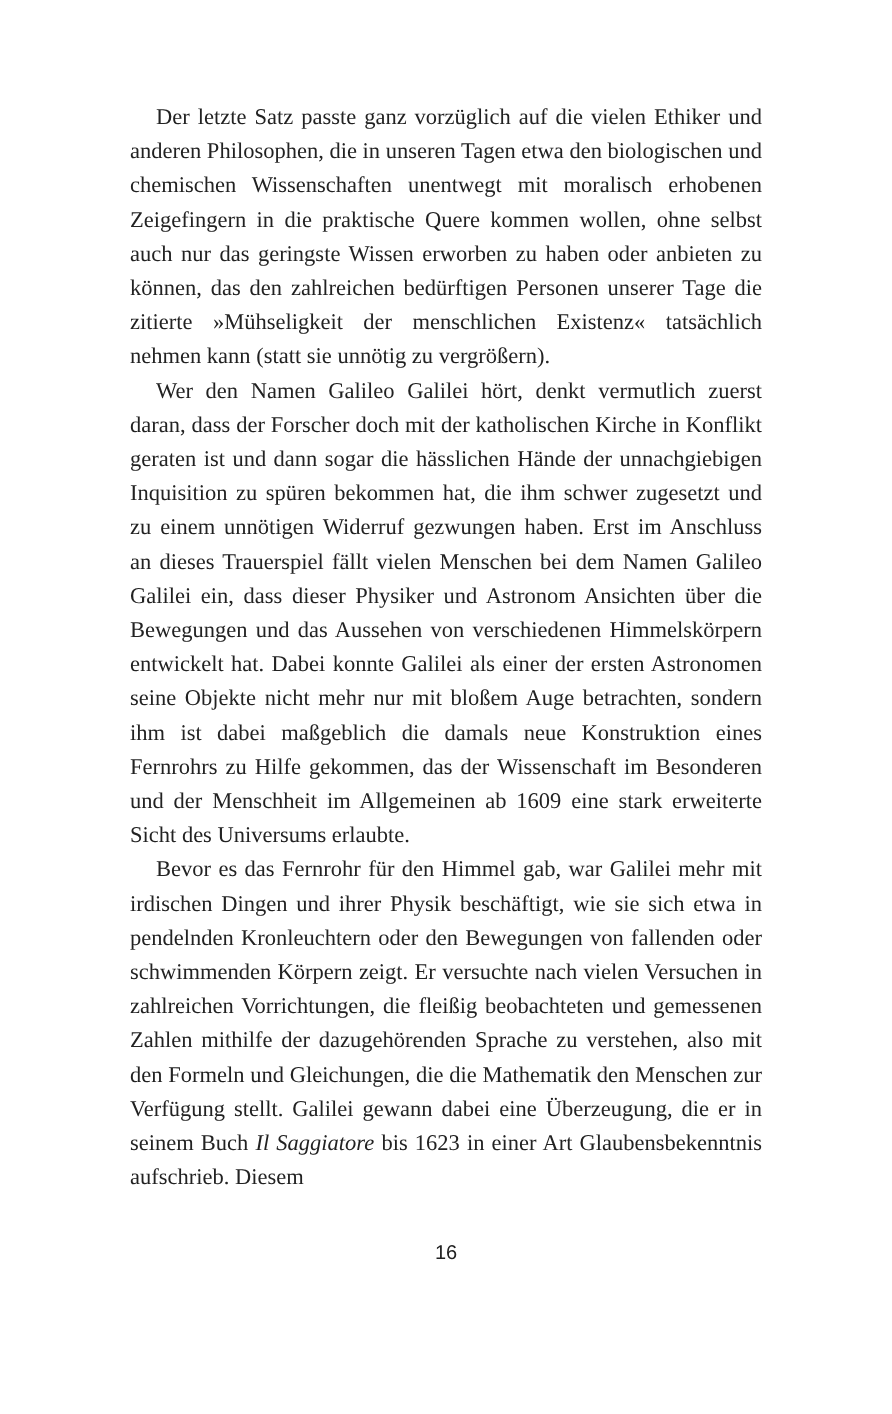Der letzte Satz passte ganz vorzüglich auf die vielen Ethiker und anderen Philosophen, die in unseren Tagen etwa den biologischen und chemischen Wissenschaften unentwegt mit moralisch er­hobenen Zeigefingern in die praktische Quere kommen wollen, ohne selbst auch nur das geringste Wissen erworben zu haben oder anbieten zu können, das den zahlreichen bedürftigen Personen unserer Tage die zitierte »Mühseligkeit der menschlichen Exis­tenz« tatsächlich nehmen kann (statt sie unnötig zu vergrößern).
Wer den Namen Galileo Galilei hört, denkt vermutlich zu­erst daran, dass der Forscher doch mit der katholischen Kirche in Konflikt geraten ist und dann sogar die hässlichen Hände der unnachgiebigen Inquisition zu spüren bekommen hat, die ihm schwer zugesetzt und zu einem unnötigen Widerruf gezwungen haben. Erst im Anschluss an dieses Trauerspiel fällt vielen Men­schen bei dem Namen Galileo Galilei ein, dass dieser Physiker und Astronom Ansichten über die Bewegungen und das Aus­sehen von verschiedenen Himmelskörpern entwickelt hat. Da­bei konnte Galilei als einer der ersten Astronomen seine Objekte nicht mehr nur mit bloßem Auge betrachten, sondern ihm ist da­bei maßgeblich die damals neue Konstruktion eines Fernrohrs zu Hilfe gekommen, das der Wissenschaft im Besonderen und der Menschheit im Allgemeinen ab 1609 eine stark erweiterte Sicht des Universums erlaubte.
Bevor es das Fernrohr für den Himmel gab, war Galilei mehr mit irdischen Dingen und ihrer Physik beschäftigt, wie sie sich etwa in pendelnden Kronleuchtern oder den Bewegungen von fallenden oder schwimmenden Körpern zeigt. Er versuchte nach vielen Versuchen in zahlreichen Vorrichtungen, die fleißig be­obachteten und gemessenen Zahlen mithilfe der dazugehörenden Sprache zu verstehen, also mit den Formeln und Gleichungen, die die Mathematik den Menschen zur Verfügung stellt. Galilei gewann dabei eine Überzeugung, die er in seinem Buch Il Saggia­tore bis 1623 in einer Art Glaubensbekenntnis aufschrieb. Diesem
16